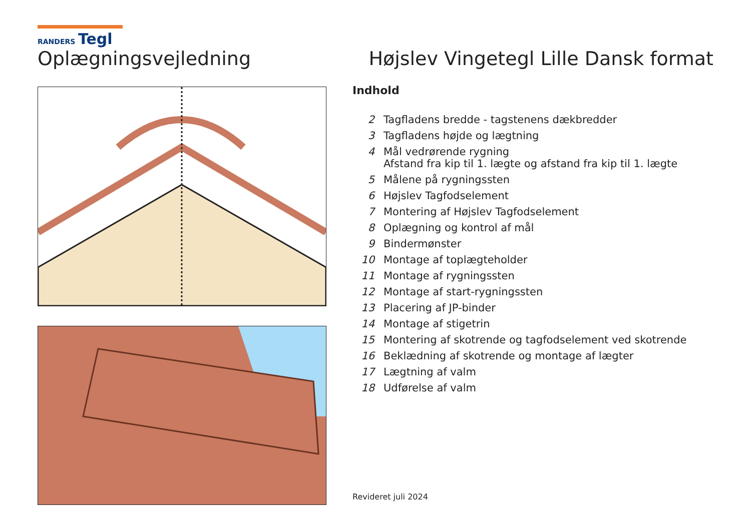RANDERS Tegl
Oplægningsvejledning Højslev Vingetegl Lille Dansk format
Indhold
| 2 | Tagfladens bredde - tagstenens dækbredder |
| 3 | Tagfladens højde og lægtning |
| 4 | Mål vedrørende rygning Afstand fra kip til 1. lægte og afstand fra kip til 1. lægte |
| 5 | Målene på rygningssten |
| 6 | Højslev Tagfodselement |
| 7 | Montering af Højslev Tagfodselement |
| 8 | Oplægning og kontrol af mål |
| 9 | Bindermønster |
| 10 | Montage af toplægteholder |
| 11 | Montage af rygningssten |
| 12 | Montage af start-rygningssten |
| 13 | Placering af JP-binder |
| 14 | Montage af stigetrin |
| 15 | Montering af skotrende og tagfodselement ved skotrende |
| 16 | Beklædning af skotrende og montage af lægter |
| 17 | Lægtning af valm |
| 18 | Udførelse af valm |
Revideret juli 2024